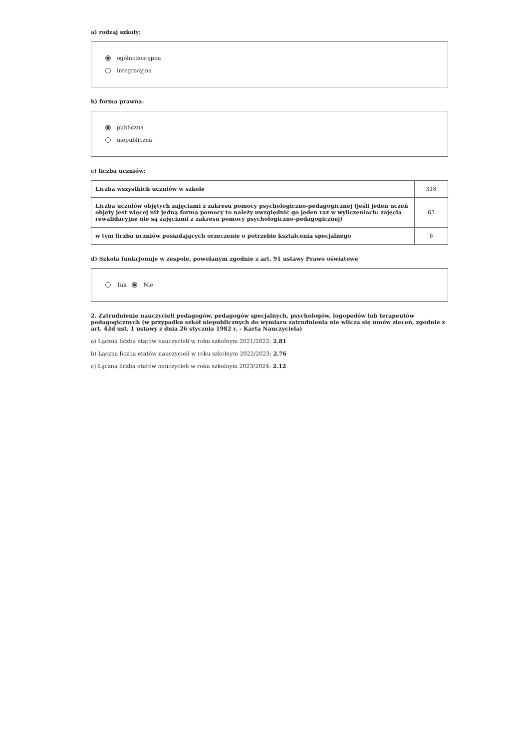a) rodzaj szkoły:
ogólnodostępna
integracyjna
b) forma prawna:
publiczna
niepubliczna
c) liczba uczniów:
| Liczba wszystkich uczniów w szkole | 318 |
| Liczba uczniów objętych zajęciami z zakresu pomocy psychologiczno-pedagogicznej (jeśli jeden uczeń objęty jest więcej niż jedną formą pomocy to należy uwzględnić go jeden raz w wyliczeniach: zajęcia rewalidacyjne nie są zajęciami z zakresu pomocy psychologiczno-pedagogicznej) | 63 |
| w tym liczba uczniów posiadających orzeczenie o potrzebie kształcenia specjalnego | 6 |
d) Szkoła funkcjonuje w zespole, powołanym zgodnie z art. 91 ustawy Prawo oświatowe
Tak Nie
2. Zatrudnienie nauczycieli pedagogów, pedagogów specjalnych, psychologów, logopedów lub terapeutów pedagogicznych (w przypadku szkół niepublicznych do wymiaru zatrudnienia nie wlicza się umów zleceń, zgodnie z art. 42d ust. 1 ustawy z dnia 26 stycznia 1982 r. - Karta Nauczyciela)
a) Łączna liczba etatów nauczycieli w roku szkolnym 2021/2022: 2.81
b) Łączna liczba etatów nauczycieli w roku szkolnym 2022/2023: 2.76
c) Łączna liczba etatów nauczycieli w roku szkolnym 2023/2024: 2.12